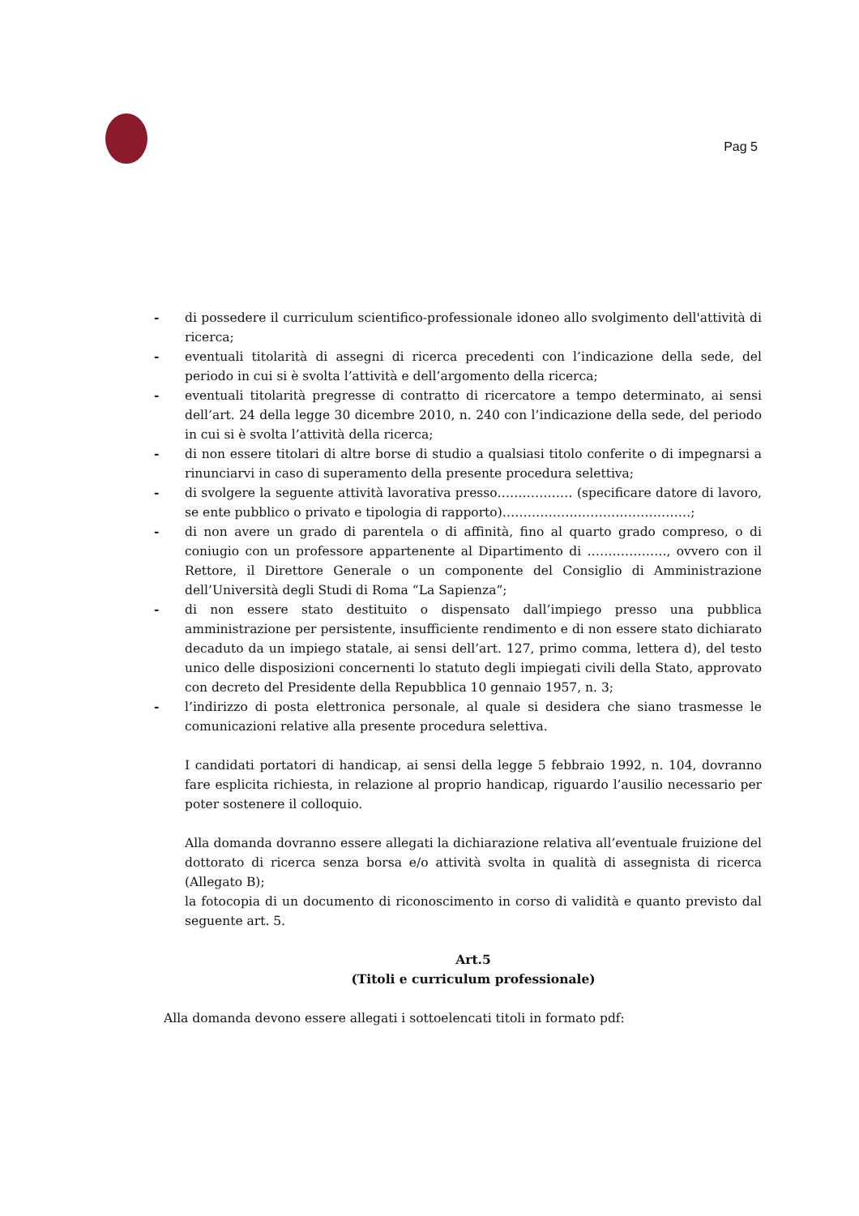Pag 5
- di possedere il curriculum scientifico-professionale idoneo allo svolgimento dell'attività di ricerca;
- eventuali titolarità di assegni di ricerca precedenti con l’indicazione della sede, del periodo in cui si è svolta l’attività e dell’argomento della ricerca;
- eventuali titolarità pregresse di contratto di ricercatore a tempo determinato, ai sensi dell’art. 24 della legge 30 dicembre 2010, n. 240 con l’indicazione della sede, del periodo in cui si è svolta l’attività della ricerca;
- di non essere titolari di altre borse di studio a qualsiasi titolo conferite o di impegnarsi a rinunciarvi in caso di superamento della presente procedura selettiva;
- di svolgere la seguente attività lavorativa presso……………… (specificare datore di lavoro, se ente pubblico o privato e tipologia di rapporto)………………………………………;
- di non avere un grado di parentela o di affinità, fino al quarto grado compreso, o di coniugio con un professore appartenente al Dipartimento di ………………., ovvero con il Rettore, il Direttore Generale o un componente del Consiglio di Amministrazione dell’Università degli Studi di Roma “La Sapienza”;
- di non essere stato destituito o dispensato dall’impiego presso una pubblica amministrazione per persistente, insufficiente rendimento e di non essere stato dichiarato decaduto da un impiego statale, ai sensi dell’art. 127, primo comma, lettera d), del testo unico delle disposizioni concernenti lo statuto degli impiegati civili della Stato, approvato con decreto del Presidente della Repubblica 10 gennaio 1957, n. 3;
- l’indirizzo di posta elettronica personale, al quale si desidera che siano trasmesse le comunicazioni relative alla presente procedura selettiva.
I candidati portatori di handicap, ai sensi della legge 5 febbraio 1992, n. 104, dovranno fare esplicita richiesta, in relazione al proprio handicap, riguardo l’ausilio necessario per poter sostenere il colloquio.
Alla domanda dovranno essere allegati la dichiarazione relativa all’eventuale fruizione del dottorato di ricerca senza borsa e/o attività svolta in qualità di assegnista di ricerca (Allegato B);
la fotocopia di un documento di riconoscimento in corso di validità e quanto previsto dal seguente art. 5.
Art.5
(Titoli e curriculum professionale)
Alla domanda devono essere allegati i sottoelencati titoli in formato pdf: